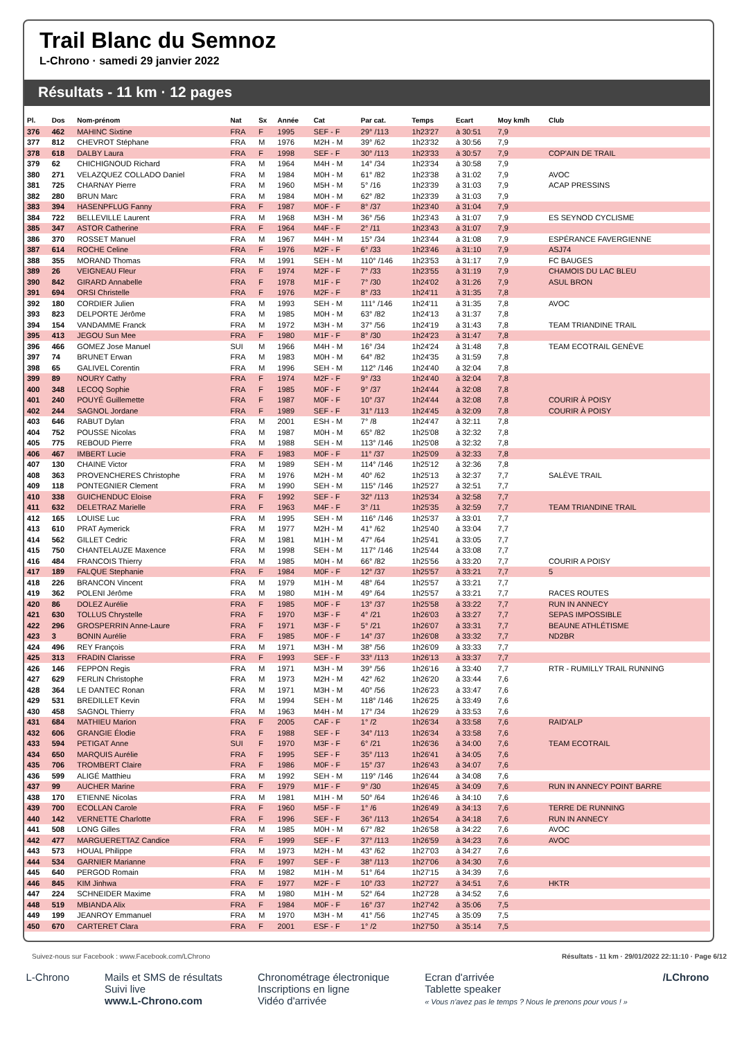Trail Blanc du Semnoz
L-Chrono · samedi 29 janvier 2022
Résultats - 11 km · 12 pages
| Pl. | Dos | Nom-prénom | Nat | Sx | Année | Cat | Par cat. | Temps | Ecart | Moy km/h | Club |
| --- | --- | --- | --- | --- | --- | --- | --- | --- | --- | --- | --- |
| 376 | 462 | MAHINC Sixtine | FRA | F | 1995 | SEF - F | 29° /113 | 1h23'27 | à 30:51 | 7,9 | |
| 377 | 812 | CHEVROT Stéphane | FRA | M | 1976 | M2H - M | 39° /62 | 1h23'32 | à 30:56 | 7,9 | |
| 378 | 618 | DALBY Laura | FRA | F | 1998 | SEF - F | 30° /113 | 1h23'33 | à 30:57 | 7,9 | COP'AIN DE TRAIL |
| 379 | 62 | CHICHIGNOUD Richard | FRA | M | 1964 | M4H - M | 14° /34 | 1h23'34 | à 30:58 | 7,9 | |
| 380 | 271 | VELAZQUEZ COLLADO Daniel | FRA | M | 1984 | M0H - M | 61° /82 | 1h23'38 | à 31:02 | 7,9 | AVOC |
| 381 | 725 | CHARNAY Pierre | FRA | M | 1960 | M5H - M | 5° /16 | 1h23'39 | à 31:03 | 7,9 | ACAP PRESSINS |
| 382 | 280 | BRUN Marc | FRA | M | 1984 | M0H - M | 62° /82 | 1h23'39 | à 31:03 | 7,9 | |
| 383 | 394 | HASENPFLUG Fanny | FRA | F | 1987 | M0F - F | 8° /37 | 1h23'40 | à 31:04 | 7,9 | |
| 384 | 722 | BELLEVILLE Laurent | FRA | M | 1968 | M3H - M | 36° /56 | 1h23'43 | à 31:07 | 7,9 | ES SEYNOD CYCLISME |
| 385 | 347 | ASTOR Catherine | FRA | F | 1964 | M4F - F | 2° /11 | 1h23'43 | à 31:07 | 7,9 | |
| 386 | 370 | ROSSET Manuel | FRA | M | 1967 | M4H - M | 15° /34 | 1h23'44 | à 31:08 | 7,9 | ESPÉRANCE FAVERGIENNE |
| 387 | 614 | ROCHE Celine | FRA | F | 1976 | M2F - F | 6° /33 | 1h23'46 | à 31:10 | 7,9 | ASJ74 |
| 388 | 355 | MORAND Thomas | FRA | M | 1991 | SEH - M | 110° /146 | 1h23'53 | à 31:17 | 7,9 | FC BAUGES |
| 389 | 26 | VEIGNEAU Fleur | FRA | F | 1974 | M2F - F | 7° /33 | 1h23'55 | à 31:19 | 7,9 | CHAMOIS DU LAC BLEU |
| 390 | 842 | GIRARD Annabelle | FRA | F | 1978 | M1F - F | 7° /30 | 1h24'02 | à 31:26 | 7,9 | ASUL BRON |
| 391 | 694 | ORSI Christelle | FRA | F | 1976 | M2F - F | 8° /33 | 1h24'11 | à 31:35 | 7,8 | |
| 392 | 180 | CORDIER Julien | FRA | M | 1993 | SEH - M | 111° /146 | 1h24'11 | à 31:35 | 7,8 | AVOC |
| 393 | 823 | DELPORTE Jérôme | FRA | M | 1985 | M0H - M | 63° /82 | 1h24'13 | à 31:37 | 7,8 | |
| 394 | 154 | VANDAMME Franck | FRA | M | 1972 | M3H - M | 37° /56 | 1h24'19 | à 31:43 | 7,8 | TEAM TRIANDINE TRAIL |
| 395 | 413 | JEGOU Sun Mee | FRA | F | 1980 | M1F - F | 8° /30 | 1h24'23 | à 31:47 | 7,8 | |
| 396 | 466 | GOMEZ Jose Manuel | SUI | M | 1966 | M4H - M | 16° /34 | 1h24'24 | à 31:48 | 7,8 | TEAM ECOTRAIL GENÈVE |
| 397 | 74 | BRUNET Erwan | FRA | M | 1983 | M0H - M | 64° /82 | 1h24'35 | à 31:59 | 7,8 | |
| 398 | 65 | GALIVEL Corentin | FRA | M | 1996 | SEH - M | 112° /146 | 1h24'40 | à 32:04 | 7,8 | |
| 399 | 89 | NOURY Cathy | FRA | F | 1974 | M2F - F | 9° /33 | 1h24'40 | à 32:04 | 7,8 | |
| 400 | 348 | LECOQ Sophie | FRA | F | 1985 | M0F - F | 9° /37 | 1h24'44 | à 32:08 | 7,8 | |
| 401 | 240 | POUYÉ Guillemette | FRA | F | 1987 | M0F - F | 10° /37 | 1h24'44 | à 32:08 | 7,8 | COURIR À POISY |
| 402 | 244 | SAGNOL Jordane | FRA | F | 1989 | SEF - F | 31° /113 | 1h24'45 | à 32:09 | 7,8 | COURIR À POISY |
| 403 | 646 | RABUT Dylan | FRA | M | 2001 | ESH - M | 7° /8 | 1h24'47 | à 32:11 | 7,8 | |
| 404 | 752 | POUSSE Nicolas | FRA | M | 1987 | M0H - M | 65° /82 | 1h25'08 | à 32:32 | 7,8 | |
| 405 | 775 | REBOUD Pierre | FRA | M | 1988 | SEH - M | 113° /146 | 1h25'08 | à 32:32 | 7,8 | |
| 406 | 467 | IMBERT Lucie | FRA | F | 1983 | M0F - F | 11° /37 | 1h25'09 | à 32:33 | 7,8 | |
| 407 | 130 | CHAINE Victor | FRA | M | 1989 | SEH - M | 114° /146 | 1h25'12 | à 32:36 | 7,8 | |
| 408 | 363 | PROVENCHERES Christophe | FRA | M | 1976 | M2H - M | 40° /62 | 1h25'13 | à 32:37 | 7,7 | SALÈVE TRAIL |
| 409 | 118 | PONTEGNIER Clement | FRA | M | 1990 | SEH - M | 115° /146 | 1h25'27 | à 32:51 | 7,7 | |
| 410 | 338 | GUICHENDUC Eloise | FRA | F | 1992 | SEF - F | 32° /113 | 1h25'34 | à 32:58 | 7,7 | |
| 411 | 632 | DELETRAZ Marielle | FRA | F | 1963 | M4F - F | 3° /11 | 1h25'35 | à 32:59 | 7,7 | TEAM TRIANDINE TRAIL |
| 412 | 165 | LOUISE Luc | FRA | M | 1995 | SEH - M | 116° /146 | 1h25'37 | à 33:01 | 7,7 | |
| 413 | 610 | PRAT Aymerick | FRA | M | 1977 | M2H - M | 41° /62 | 1h25'40 | à 33:04 | 7,7 | |
| 414 | 562 | GILLET Cedric | FRA | M | 1981 | M1H - M | 47° /64 | 1h25'41 | à 33:05 | 7,7 | |
| 415 | 750 | CHANTELAUZE Maxence | FRA | M | 1998 | SEH - M | 117° /146 | 1h25'44 | à 33:08 | 7,7 | |
| 416 | 484 | FRANCOIS Thierry | FRA | M | 1985 | M0H - M | 66° /82 | 1h25'56 | à 33:20 | 7,7 | COURIR A POISY |
| 417 | 189 | FALQUE Stephanie | FRA | F | 1984 | M0F - F | 12° /37 | 1h25'57 | à 33:21 | 7,7 | 5 |
| 418 | 226 | BRANCON Vincent | FRA | M | 1979 | M1H - M | 48° /64 | 1h25'57 | à 33:21 | 7,7 | |
| 419 | 362 | POLENI Jérôme | FRA | M | 1980 | M1H - M | 49° /64 | 1h25'57 | à 33:21 | 7,7 | RACES ROUTES |
| 420 | 86 | DOLEZ Aurélie | FRA | F | 1985 | M0F - F | 13° /37 | 1h25'58 | à 33:22 | 7,7 | RUN IN ANNECY |
| 421 | 630 | TOLLUS Chrystelle | FRA | F | 1970 | M3F - F | 4° /21 | 1h26'03 | à 33:27 | 7,7 | SEPAS IMPOSSIBLE |
| 422 | 296 | GROSPERRIN Anne-Laure | FRA | F | 1971 | M3F - F | 5° /21 | 1h26'07 | à 33:31 | 7,7 | BEAUNE ATHLÉTISME |
| 423 | 3 | BONIN Aurélie | FRA | F | 1985 | M0F - F | 14° /37 | 1h26'08 | à 33:32 | 7,7 | ND2BR |
| 424 | 496 | REY François | FRA | M | 1971 | M3H - M | 38° /56 | 1h26'09 | à 33:33 | 7,7 | |
| 425 | 313 | FRADIN Clarisse | FRA | F | 1993 | SEF - F | 33° /113 | 1h26'13 | à 33:37 | 7,7 | |
| 426 | 146 | FEPPON Regis | FRA | M | 1971 | M3H - M | 39° /56 | 1h26'16 | à 33:40 | 7,7 | RTR - RUMILLY TRAIL RUNNING |
| 427 | 629 | FERLIN Christophe | FRA | M | 1973 | M2H - M | 42° /62 | 1h26'20 | à 33:44 | 7,6 | |
| 428 | 364 | LE DANTEC Ronan | FRA | M | 1971 | M3H - M | 40° /56 | 1h26'23 | à 33:47 | 7,6 | |
| 429 | 531 | BREDILLET Kevin | FRA | M | 1994 | SEH - M | 118° /146 | 1h26'25 | à 33:49 | 7,6 | |
| 430 | 458 | SAGNOL Thierry | FRA | M | 1963 | M4H - M | 17° /34 | 1h26'29 | à 33:53 | 7,6 | |
| 431 | 684 | MATHIEU Marion | FRA | F | 2005 | CAF - F | 1° /2 | 1h26'34 | à 33:58 | 7,6 | RAID'ALP |
| 432 | 606 | GRANGIE Élodie | FRA | F | 1988 | SEF - F | 34° /113 | 1h26'34 | à 33:58 | 7,6 | |
| 433 | 594 | PETIGAT Anne | SUI | F | 1970 | M3F - F | 6° /21 | 1h26'36 | à 34:00 | 7,6 | TEAM ECOTRAIL |
| 434 | 650 | MARQUIS Aurélie | FRA | F | 1995 | SEF - F | 35° /113 | 1h26'41 | à 34:05 | 7,6 | |
| 435 | 706 | TROMBERT Claire | FRA | F | 1986 | M0F - F | 15° /37 | 1h26'43 | à 34:07 | 7,6 | |
| 436 | 599 | ALIGÉ Matthieu | FRA | M | 1992 | SEH - M | 119° /146 | 1h26'44 | à 34:08 | 7,6 | |
| 437 | 99 | AUCHER Marine | FRA | F | 1979 | M1F - F | 9° /30 | 1h26'45 | à 34:09 | 7,6 | RUN IN ANNECY POINT BARRE |
| 438 | 170 | ETIENNE Nicolas | FRA | M | 1981 | M1H - M | 50° /64 | 1h26'46 | à 34:10 | 7,6 | |
| 439 | 700 | ECOLLAN Carole | FRA | F | 1960 | M5F - F | 1° /6 | 1h26'49 | à 34:13 | 7,6 | TERRE DE RUNNING |
| 440 | 142 | VERNETTE Charlotte | FRA | F | 1996 | SEF - F | 36° /113 | 1h26'54 | à 34:18 | 7,6 | RUN IN ANNECY |
| 441 | 508 | LONG Gilles | FRA | M | 1985 | M0H - M | 67° /82 | 1h26'58 | à 34:22 | 7,6 | AVOC |
| 442 | 477 | MARGUERETTAZ Candice | FRA | F | 1999 | SEF - F | 37° /113 | 1h26'59 | à 34:23 | 7,6 | AVOC |
| 443 | 573 | HOUAL Philippe | FRA | M | 1973 | M2H - M | 43° /62 | 1h27'03 | à 34:27 | 7,6 | |
| 444 | 534 | GARNIER Marianne | FRA | F | 1997 | SEF - F | 38° /113 | 1h27'06 | à 34:30 | 7,6 | |
| 445 | 640 | PERGOD Romain | FRA | M | 1982 | M1H - M | 51° /64 | 1h27'15 | à 34:39 | 7,6 | |
| 446 | 845 | KIM Jinhwa | FRA | F | 1977 | M2F - F | 10° /33 | 1h27'27 | à 34:51 | 7,6 | HKTR |
| 447 | 224 | SCHNEIDER Maxime | FRA | M | 1980 | M1H - M | 52° /64 | 1h27'28 | à 34:52 | 7,6 | |
| 448 | 519 | MBIANDA Alix | FRA | F | 1984 | M0F - F | 16° /37 | 1h27'42 | à 35:06 | 7,5 | |
| 449 | 199 | JEANROY Emmanuel | FRA | M | 1970 | M3H - M | 41° /56 | 1h27'45 | à 35:09 | 7,5 | |
| 450 | 670 | CARTERET Clara | FRA | F | 2001 | ESF - F | 1° /2 | 1h27'50 | à 35:14 | 7,5 | |
Suivez-nous sur Facebook : www.Facebook.com/LChrono Résultats - 11 km · 29/01/2022 22:11:10 · Page 6/12
L-Chrono Mails et SMS de résultats
Suivi live
www.L-Chrono.com
Chronométrage électronique
Inscriptions en ligne
Vidéo d'arrivée
Ecran d'arrivée
Tablette speaker
« Vous n'avez pas le temps ? Nous le prenons pour vous ! »
/LChrono